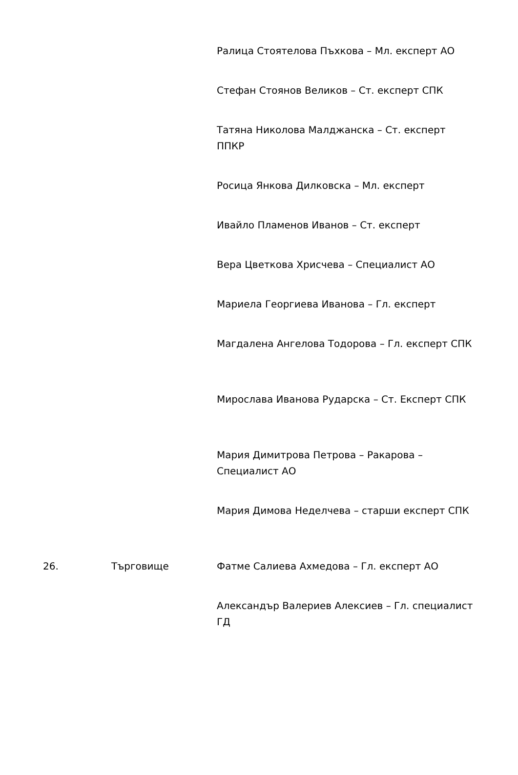| | | Ралица Стоятелова Пъхкова – Мл. експерт АО |
| | | Стефан Стоянов Великов – Ст. експерт СПК |
| | | Татяна Николова Малджанска – Ст. експерт ППКР |
| | | Росица Янкова Дилковска – Мл. експерт |
| | | Ивайло Пламенов Иванов – Ст. експерт |
| | | Вера Цветкова Хрисчева – Специалист АО |
| | | Мариела Георгиева Иванова – Гл. експерт |
| | | Магдалена Ангелова Тодорова – Гл. експерт СПК |
| | | Мирослава Иванова Рударска – Ст. Експерт СПК |
| | | Мария Димитрова Петрова – Ракарова – Специалист АО |
| | | Мария Димова Неделчева – старши експерт СПК |
| 26. | Търговище | Фатме Салиева Ахмедова – Гл. експерт АО |
| | | Александър Валериев Алексиев – Гл. специалист ГД |